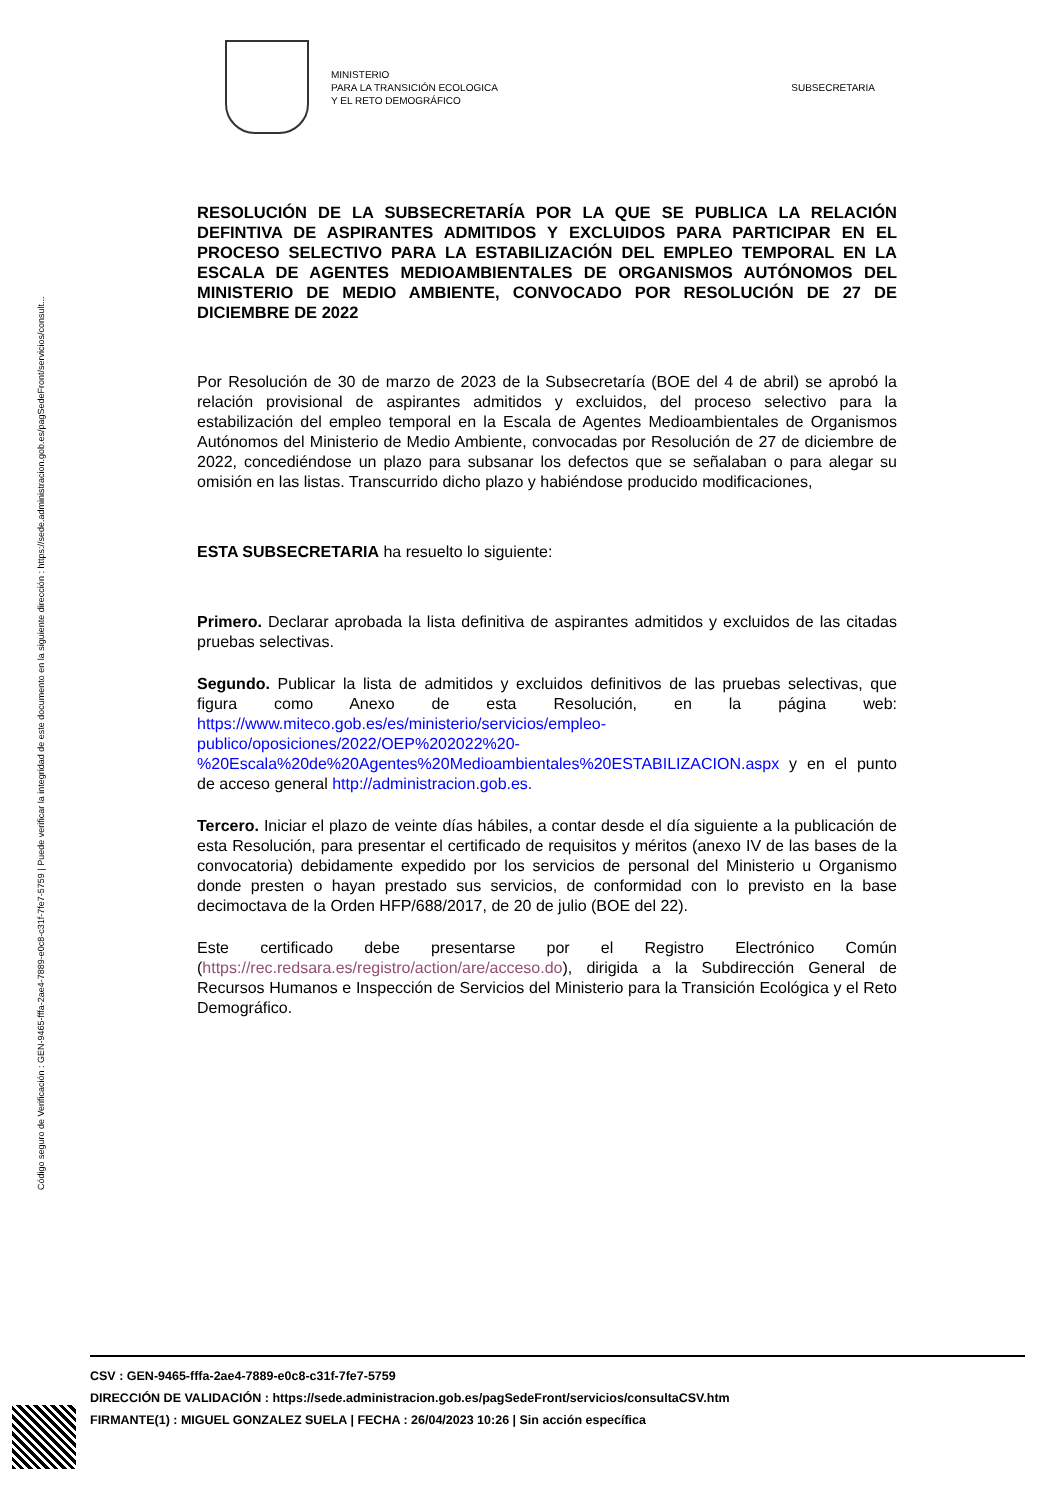Código seguro de Verificación : GEN-9465-fffa-2ae4-7889-e0c8-c31f-7fe7-5759 | Puede verificar la integridad de este documento en la siguiente dirección : https://sede.administracion.gob.es/pagSedeFront/servicios/consult...
MINISTERIO
PARA LA TRANSICIÓN ECOLOGICA
Y EL RETO DEMOGRÁFICO
SUBSECRETARIA
RESOLUCIÓN DE LA SUBSECRETARÍA POR LA QUE SE PUBLICA LA RELACIÓN DEFINTIVA DE ASPIRANTES ADMITIDOS Y EXCLUIDOS PARA PARTICIPAR EN EL PROCESO SELECTIVO PARA LA ESTABILIZACIÓN DEL EMPLEO TEMPORAL EN LA ESCALA DE AGENTES MEDIOAMBIENTALES DE ORGANISMOS AUTÓNOMOS DEL MINISTERIO DE MEDIO AMBIENTE, CONVOCADO POR RESOLUCIÓN DE 27 DE DICIEMBRE DE 2022
Por Resolución de 30 de marzo de 2023 de la Subsecretaría (BOE del 4 de abril) se aprobó la relación provisional de aspirantes admitidos y excluidos, del proceso selectivo para la estabilización del empleo temporal en la Escala de Agentes Medioambientales de Organismos Autónomos del Ministerio de Medio Ambiente, convocadas por Resolución de 27 de diciembre de 2022, concediéndose un plazo para subsanar los defectos que se señalaban o para alegar su omisión en las listas. Transcurrido dicho plazo y habiéndose producido modificaciones,
ESTA SUBSECRETARIA ha resuelto lo siguiente:
Primero. Declarar aprobada la lista definitiva de aspirantes admitidos y excluidos de las citadas pruebas selectivas.
Segundo. Publicar la lista de admitidos y excluidos definitivos de las pruebas selectivas, que figura como Anexo de esta Resolución, en la página web: https://www.miteco.gob.es/es/ministerio/servicios/empleo-publico/oposiciones/2022/OEP%202022%20-%20Escala%20de%20Agentes%20Medioambientales%20ESTABILIZACION.aspx y en el punto de acceso general http://administracion.gob.es.
Tercero. Iniciar el plazo de veinte días hábiles, a contar desde el día siguiente a la publicación de esta Resolución, para presentar el certificado de requisitos y méritos (anexo IV de las bases de la convocatoria) debidamente expedido por los servicios de personal del Ministerio u Organismo donde presten o hayan prestado sus servicios, de conformidad con lo previsto en la base decimoctava de la Orden HFP/688/2017, de 20 de julio (BOE del 22).
Este certificado debe presentarse por el Registro Electrónico Común (https://rec.redsara.es/registro/action/are/acceso.do), dirigida a la Subdirección General de Recursos Humanos e Inspección de Servicios del Ministerio para la Transición Ecológica y el Reto Demográfico.
CSV : GEN-9465-fffa-2ae4-7889-e0c8-c31f-7fe7-5759
DIRECCIÓN DE VALIDACIÓN : https://sede.administracion.gob.es/pagSedeFront/servicios/consultaCSV.htm
FIRMANTE(1) : MIGUEL GONZALEZ SUELA | FECHA : 26/04/2023 10:26 | Sin acción específica